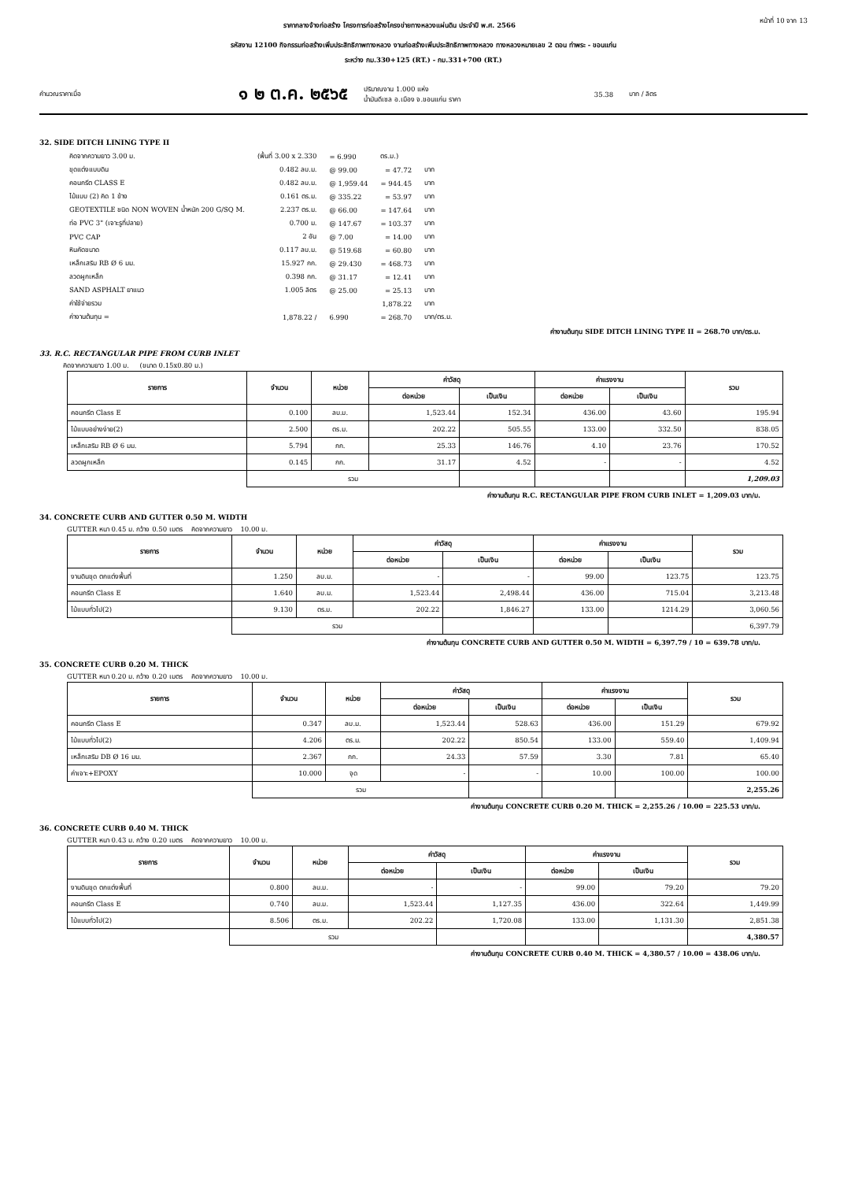ราคากลางจ้างก่อสร้าง โครงการก่อสร้างโครงข่ายทางหลวงแผ่นดิน ประจำปี พ.ศ. 2566 หน้าที่ 10 จาก 13
รหัสงาน 12100 กิจกรรมก่อสร้างเพิ่มประสิทธิภาพทางหลวง งานก่อสร้างเพิ่มประสิทธิภาพทางหลวง ทางหลวงหมายเลข 2 ตอน ท่าพระ - ขอนแก่น
ระหว่าง กม.330+125 (RT.) - กม.331+700 (RT.)
คำนวณราคาเมื่อ ๑ ๒ ต.ค. ๒๕๖๕ ปริมาณงาน 1.000 แห่ง
น้ำมันดีเซล อ.เมือง จ.ขอนแก่น ราคา 35.38 บาท / ลิตร
32. SIDE DITCH LINING TYPE II
| คิดจากความยาว 3.00 ม. | (พื้นที่ 3.00 x 2.330 | = 6.990 | ตร.ม.) | |
| ขุดแต่งแบบดิน | 0.482 ลบ.ม. | @ 99.00 | = 47.72 | บาท |
| คอนกรีต CLASS E | 0.482 ลบ.ม. | @ 1,959.44 | = 944.45 | บาท |
| ไม้แบบ (2) คิด 1 ข้าง | 0.161 ตร.ม. | @ 335.22 | = 53.97 | บาท |
| GEOTEXTILE ชนิด NON WOVEN น้ำหนัก 200 G/SQ M. | 2.237 ตร.ม. | @ 66.00 | = 147.64 | บาท |
| ท่อ PVC 3" (เจาะรูที่ปลาย) | 0.700 ม. | @ 147.67 | = 103.37 | บาท |
| PVC CAP | 2 อัน | @ 7.00 | = 14.00 | บาท |
| หินคัดขนาด | 0.117 ลบ.ม. | @ 519.68 | = 60.80 | บาท |
| เหล็กเสริม RB Ø 6 มม. | 15.927 กก. | @ 29.430 | = 468.73 | บาท |
| ลวดผูกเหล็ก | 0.398 กก. | @ 31.17 | = 12.41 | บาท |
| SAND ASPHALT ยาแนว | 1.005 ลิตร | @ 25.00 | = 25.13 | บาท |
| ค่าใช้จ่ายรวม | | | 1,878.22 | บาท |
| ค่างานต้นทุน = | 1,878.22 / | 6.990 | = 268.70 | บาท/ตร.ม. |
ค่างานต้นทุน SIDE DITCH LINING TYPE II = 268.70 บาท/ตร.ม.
33. R.C. RECTANGULAR PIPE FROM CURB INLET
คิดจากความยาว 1.00 ม. (ขนาด 0.15x0.80 ม.)
| รายการ | จำนวน | หน่วย | ค่าวัสดุ | | ค่าแรงงาน | | รวม |
| --- | --- | --- | --- | --- | --- | --- | --- |
| | | | ต่อหน่วย | เป็นเงิน | ต่อหน่วย | เป็นเงิน | |
| คอนกรีต Class E | 0.100 | ลบ.ม. | 1,523.44 | 152.34 | 436.00 | 43.60 | 195.94 |
| ไม้แบบอย่างง่าย(2) | 2.500 | ตร.ม. | 202.22 | 505.55 | 133.00 | 332.50 | 838.05 |
| เหล็กเสริม RB Ø 6 มม. | 5.794 | กก. | 25.33 | 146.76 | 4.10 | 23.76 | 170.52 |
| ลวดผูกเหล็ก | 0.145 | กก. | 31.17 | 4.52 | - | - | 4.52 |
| | รวม | | | | | | 1,209.03 |
ค่างานต้นทุน R.C. RECTANGULAR PIPE FROM CURB INLET = 1,209.03 บาท/ม.
34. CONCRETE CURB AND GUTTER 0.50 M. WIDTH
GUTTER หนา 0.45 ม. กว้าง 0.50 เมตร คิดจากความยาว 10.00 ม.
| รายการ | จำนวน | หน่วย | ค่าวัสดุ | | ค่าแรงงาน | | รวม |
| --- | --- | --- | --- | --- | --- | --- | --- |
| | | | ต่อหน่วย | เป็นเงิน | ต่อหน่วย | เป็นเงิน | |
| งานดินขุด ตกแต่งพื้นที่ | 1.250 | ลบ.ม. | - | - | 99.00 | 123.75 | 123.75 |
| คอนกรีต Class E | 1.640 | ลบ.ม. | 1,523.44 | 2,498.44 | 436.00 | 715.04 | 3,213.48 |
| ไม้แบบทั่วไป(2) | 9.130 | ตร.ม. | 202.22 | 1,846.27 | 133.00 | 1214.29 | 3,060.56 |
| | รวม | | | | | | 6,397.79 |
ค่างานต้นทุน CONCRETE CURB AND GUTTER 0.50 M. WIDTH = 6,397.79 / 10 = 639.78 บาท/ม.
35. CONCRETE CURB 0.20 M. THICK
GUTTER หนา 0.20 ม. กว้าง 0.20 เมตร คิดจากความยาว 10.00 ม.
| รายการ | จำนวน | หน่วย | ค่าวัสดุ | | ค่าแรงงาน | | รวม |
| --- | --- | --- | --- | --- | --- | --- | --- |
| | | | ต่อหน่วย | เป็นเงิน | ต่อหน่วย | เป็นเงิน | |
| คอนกรีต Class E | 0.347 | ลบ.ม. | 1,523.44 | 528.63 | 436.00 | 151.29 | 679.92 |
| ไม้แบบทั่วไป(2) | 4.206 | ตร.ม. | 202.22 | 850.54 | 133.00 | 559.40 | 1,409.94 |
| เหล็กเสริม DB Ø 16 มม. | 2.367 | กก. | 24.33 | 57.59 | 3.30 | 7.81 | 65.40 |
| ค่าเจาะ+EPOXY | 10.000 | จุด | - | - | 10.00 | 100.00 | 100.00 |
| | รวม | | | | | | 2,255.26 |
ค่างานต้นทุน CONCRETE CURB 0.20 M. THICK = 2,255.26 / 10.00 = 225.53 บาท/ม.
36. CONCRETE CURB 0.40 M. THICK
GUTTER หนา 0.43 ม. กว้าง 0.20 เมตร คิดจากความยาว 10.00 ม.
| รายการ | จำนวน | หน่วย | ค่าวัสดุ | | ค่าแรงงาน | | รวม |
| --- | --- | --- | --- | --- | --- | --- | --- |
| | | | ต่อหน่วย | เป็นเงิน | ต่อหน่วย | เป็นเงิน | |
| งานดินขุด ตกแต่งพื้นที่ | 0.800 | ลบ.ม. | - | - | 99.00 | 79.20 | 79.20 |
| คอนกรีต Class E | 0.740 | ลบ.ม. | 1,523.44 | 1,127.35 | 436.00 | 322.64 | 1,449.99 |
| ไม้แบบทั่วไป(2) | 8.506 | ตร.ม. | 202.22 | 1,720.08 | 133.00 | 1,131.30 | 2,851.38 |
| | รวม | | | | | | 4,380.57 |
ค่างานต้นทุน CONCRETE CURB 0.40 M. THICK = 4,380.57 / 10.00 = 438.06 บาท/ม.